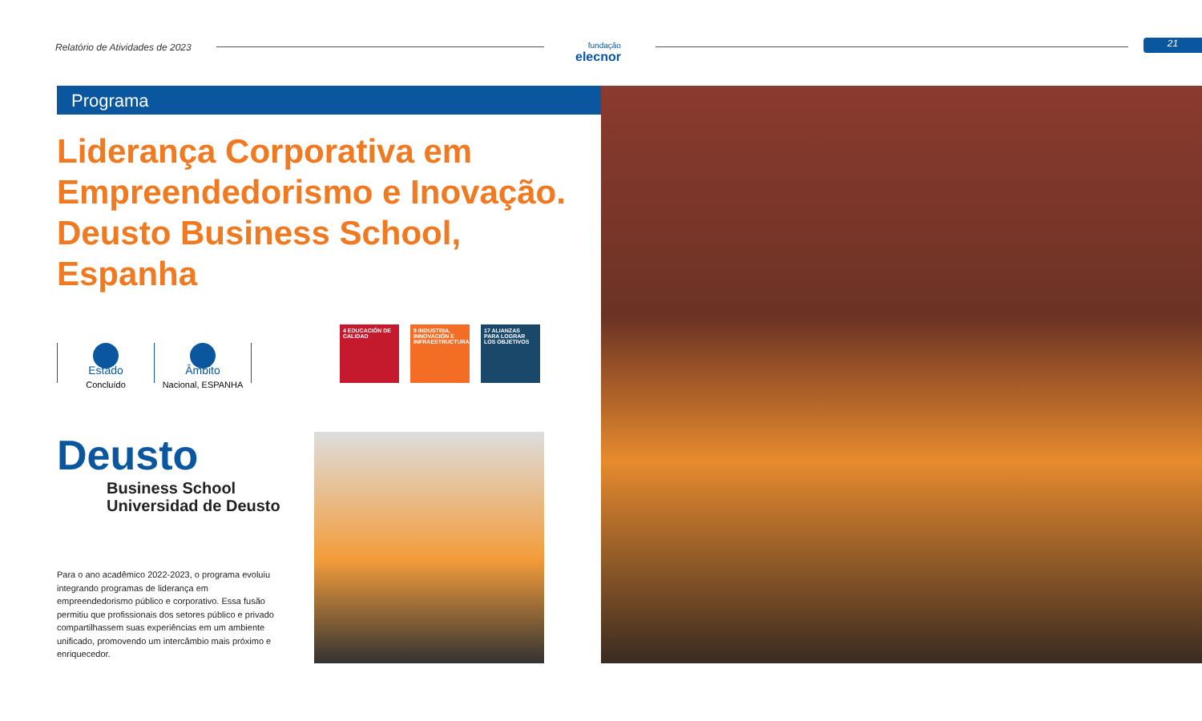Relatório de Atividades de 2023
fundação
elecnor
21
Programa
Liderança Corporativa em Empreendedorismo e Inovação. Deusto Business School, Espanha
Estado
Concluído
Âmbito
Nacional, ESPANHA
4 EDUCACIÓN DE CALIDAD
9 INDUSTRIA, INNOVACIÓN E INFRAESTRUCTURA
17 ALIANZAS PARA LOGRAR LOS OBJETIVOS
Deusto
Business School
Universidad de Deusto
Para o ano acadêmico 2022-2023, o programa evoluiu integrando programas de liderança em empreendedorismo público e corporativo. Essa fusão permitiu que profissionais dos setores público e privado compartilhassem suas experiências em um ambiente unificado, promovendo um intercâmbio mais próximo e enriquecedor.